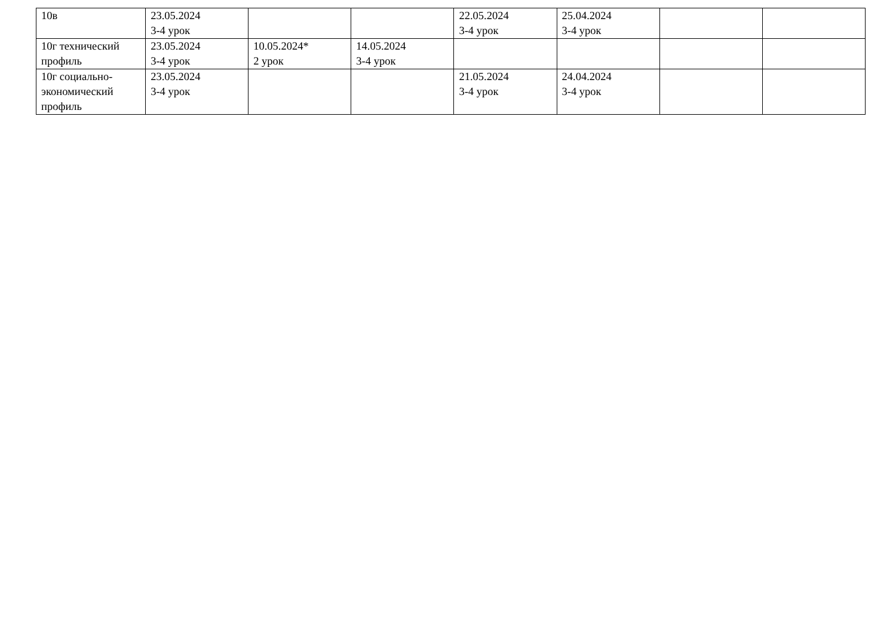| 10в | 23.05.2024 3-4 урок | | | 22.05.2024 3-4 урок | 25.04.2024 3-4 урок | | |
| 10г технический профиль | 23.05.2024 3-4 урок | 10.05.2024* 2 урок | 14.05.2024 3-4 урок | | | | |
| 10г социально-экономический профиль | 23.05.2024 3-4 урок | | | 21.05.2024 3-4 урок | 24.04.2024 3-4 урок | | |